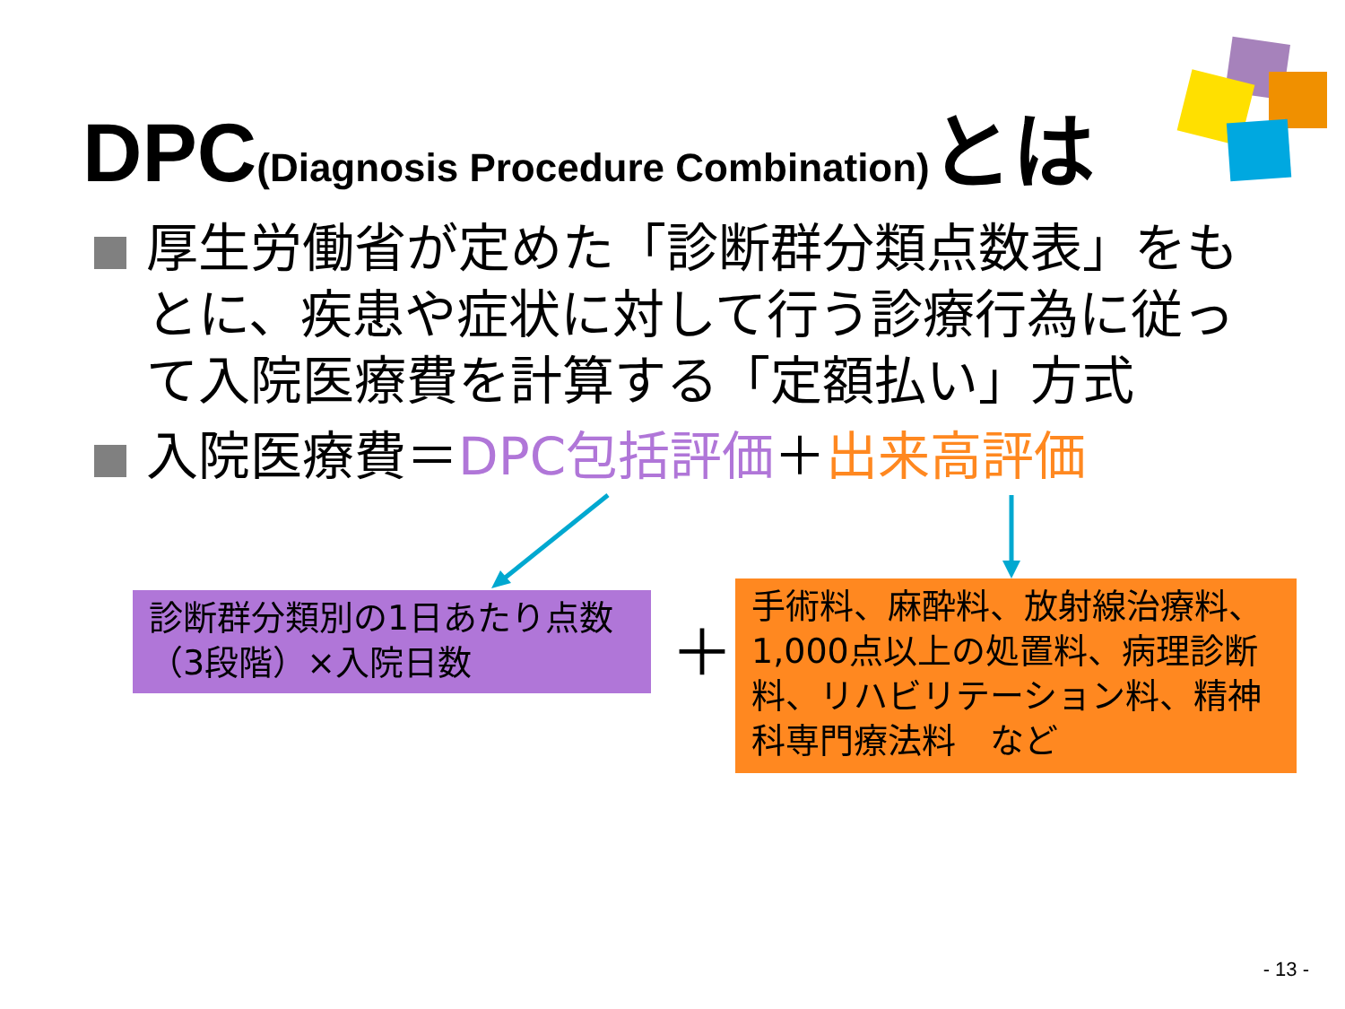DPC(Diagnosis Procedure Combination) とは
厚生労働省が定めた「診断群分類点数表」をもとに、疾患や症状に対して行う診療行為に従って入院医療費を計算する「定額払い」方式
入院医療費＝DPC包括評価＋出来高評価
診断群分類別の1日あたり点数（3段階）×入院日数
＋
手術料、麻酔料、放射線治療料、1,000点以上の処置料、病理診断料、リハビリテーション料、精神科専門療法料　など
- 13 -